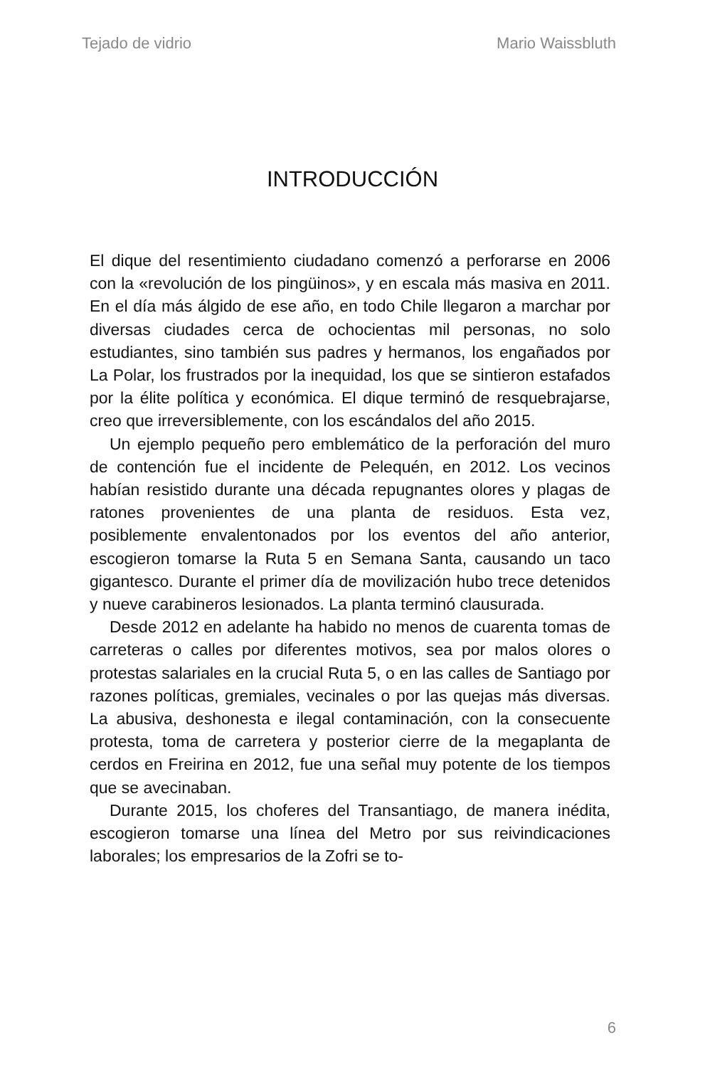Tejado de vidrio Mario Waissbluth
INTRODUCCIÓN
El dique del resentimiento ciudadano comenzó a perforarse en 2006 con la «revolución de los pingüinos», y en escala más masiva en 2011. En el día más álgido de ese año, en todo Chile llegaron a marchar por diversas ciudades cerca de ochocientas mil personas, no solo estudiantes, sino también sus padres y hermanos, los engañados por La Polar, los frustrados por la inequidad, los que se sintieron estafados por la élite política y económica. El dique terminó de resquebrajarse, creo que irreversiblemente, con los escándalos del año 2015.
Un ejemplo pequeño pero emblemático de la perforación del muro de contención fue el incidente de Pelequén, en 2012. Los vecinos habían resistido durante una década repugnantes olores y plagas de ratones provenientes de una planta de residuos. Esta vez, posiblemente envalentonados por los eventos del año anterior, escogieron tomarse la Ruta 5 en Semana Santa, causando un taco gigantesco. Durante el primer día de movilización hubo trece detenidos y nueve carabineros lesionados. La planta terminó clausurada.
Desde 2012 en adelante ha habido no menos de cuarenta tomas de carreteras o calles por diferentes motivos, sea por malos olores o protestas salariales en la crucial Ruta 5, o en las calles de Santiago por razones políticas, gremiales, vecinales o por las quejas más diversas. La abusiva, deshonesta e ilegal contaminación, con la consecuente protesta, toma de carretera y posterior cierre de la megaplanta de cerdos en Freirina en 2012, fue una señal muy potente de los tiempos que se avecinaban.
Durante 2015, los choferes del Transantiago, de manera inédita, escogieron tomarse una línea del Metro por sus reivindicaciones laborales; los empresarios de la Zofri se to-
6